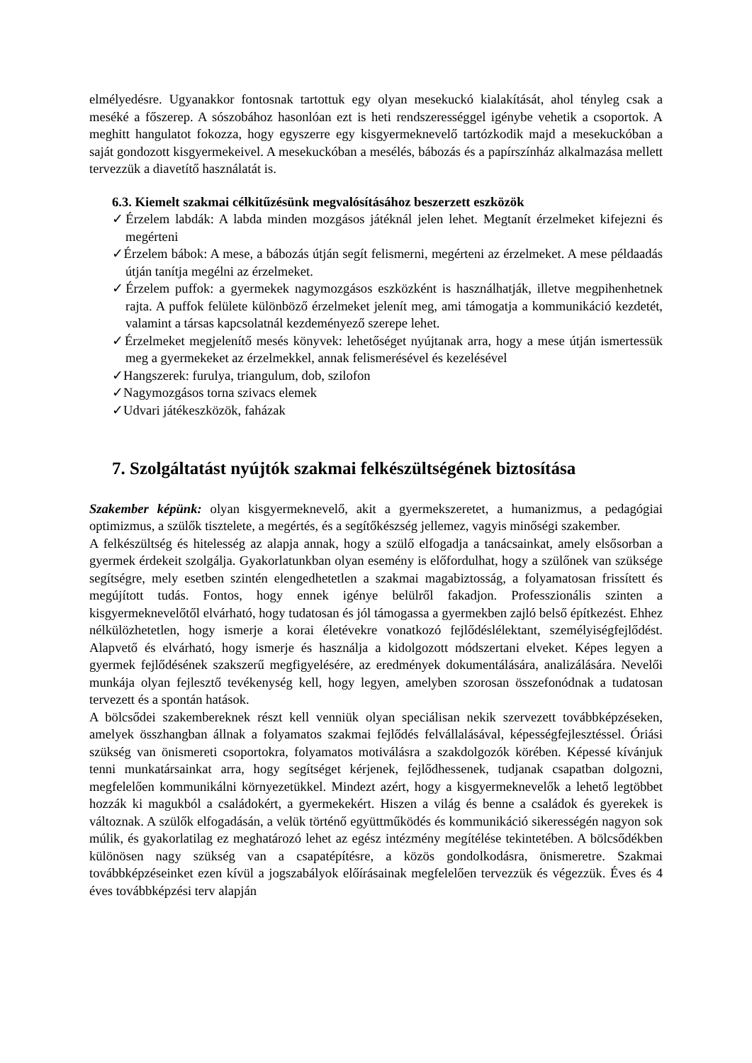elmélyedésre. Ugyanakkor fontosnak tartottuk egy olyan mesekuckó kialakítását, ahol tényleg csak a meséké a főszerep. A sószobához hasonlóan ezt is heti rendszerességgel igénybe vehetik a csoportok. A meghitt hangulatot fokozza, hogy egyszerre egy kisgyermeknevelő tartózkodik majd a mesekuckóban a saját gondozott kisgyermekeivel. A mesekuckóban a mesélés, bábozás és a papírszínház alkalmazása mellett tervezzük a diavetítő használatát is.
6.3. Kiemelt szakmai célkitűzésünk megvalósításához beszerzett eszközök
✓Érzelem labdák: A labda minden mozgásos játéknál jelen lehet. Megtanít érzelmeket kifejezni és megérteni
✓Érzelem bábok: A mese, a bábozás útján segít felismerni, megérteni az érzelmeket. A mese példaadás útján tanítja megélni az érzelmeket.
✓Érzelem puffok: a gyermekek nagymozgásos eszközként is használhatják, illetve megpihenhetnek rajta. A puffok felülete különböző érzelmeket jelenít meg, ami támogatja a kommunikáció kezdetét, valamint a társas kapcsolatnál kezdeményező szerepe lehet.
✓Érzelmeket megjelenítő mesés könyvek: lehetőséget nyújtanak arra, hogy a mese útján ismertessük meg a gyermekeket az érzelmekkel, annak felismerésével és kezelésével
✓Hangszerek: furulya, triangulum, dob, szilofon
✓Nagymozgásos torna szivacs elemek
✓Udvari játékeszközök, faházak
7. Szolgáltatást nyújtók szakmai felkészültségének biztosítása
Szakember képünk: olyan kisgyermeknevelő, akit a gyermekszeretet, a humanizmus, a pedagógiai optimizmus, a szülők tisztelete, a megértés, és a segítőkészség jellemez, vagyis minőségi szakember.
A felkészültség és hitelesség az alapja annak, hogy a szülő elfogadja a tanácsainkat, amely elsősorban a gyermek érdekeit szolgálja. Gyakorlatunkban olyan esemény is előfordulhat, hogy a szülőnek van szüksége segítségre, mely esetben szintén elengedhetetlen a szakmai magabiztosság, a folyamatosan frissített és megújított tudás. Fontos, hogy ennek igénye belülről fakadjon. Professzionális szinten a kisgyermeknevelőtől elvárható, hogy tudatosan és jól támogassa a gyermekben zajló belső építkezést. Ehhez nélkülözhetetlen, hogy ismerje a korai életévekre vonatkozó fejlődéslélektant, személyiségfejlődést. Alapvető és elvárható, hogy ismerje és használja a kidolgozott módszertani elveket. Képes legyen a gyermek fejlődésének szakszerű megfigyelésére, az eredmények dokumentálására, analizálására. Nevelői munkája olyan fejlesztő tevékenység kell, hogy legyen, amelyben szorosan összefonódnak a tudatosan tervezett és a spontán hatások.
A bölcsődei szakembereknek részt kell venniük olyan speciálisan nekik szervezett továbbképzéseken, amelyek összhangban állnak a folyamatos szakmai fejlődés felvállalásával, képességfejlesztéssel. Óriási szükség van önismereti csoportokra, folyamatos motiválásra a szakdolgozók körében. Képessé kívánjuk tenni munkatársainkat arra, hogy segítséget kérjenek, fejlődhessenek, tudjanak csapatban dolgozni, megfelelően kommunikálni környezetükkel. Mindezt azért, hogy a kisgyermeknevelők a lehető legtöbbet hozzák ki magukból a családokért, a gyermekekért. Hiszen a világ és benne a családok és gyerekek is változnak. A szülők elfogadásán, a velük történő együttműködés és kommunikáció sikerességén nagyon sok múlik, és gyakorlatilag ez meghatározó lehet az egész intézmény megítélése tekintetében. A bölcsődékben különösen nagy szükség van a csapatépítésre, a közös gondolkodásra, önismeretre. Szakmai továbbképzéseinket ezen kívül a jogszabályok előírásainak megfelelően tervezzük és végezzük. Éves és 4 éves továbbképzési terv alapján